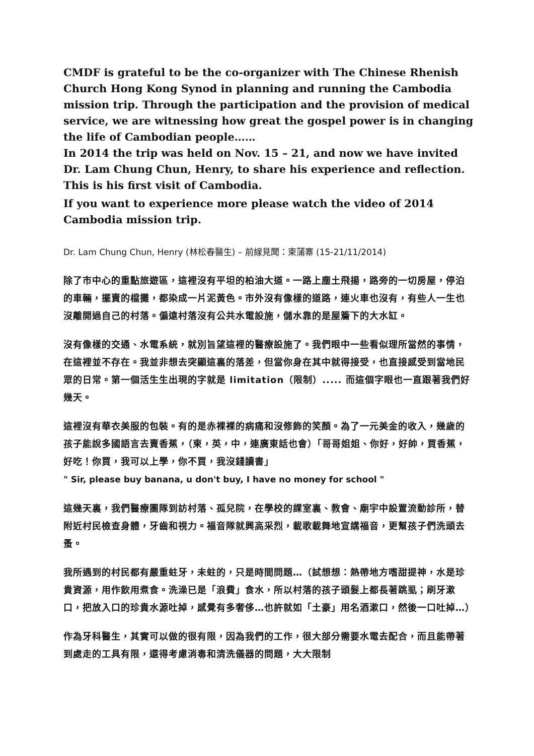CMDF is grateful to be the co-organizer with The Chinese Rhenish Church Hong Kong Synod in planning and running the Cambodia mission trip. Through the participation and the provision of medical service, we are witnessing how great the gospel power is in changing the life of Cambodian people……
In 2014 the trip was held on Nov. 15 – 21, and now we have invited Dr. Lam Chung Chun, Henry, to share his experience and reflection. This is his first visit of Cambodia.
If you want to experience more please watch the video of 2014 Cambodia mission trip.
Dr. Lam Chung Chun, Henry (林松春醫生) – 前線見聞：柬蒲寨 (15-21/11/2014)
除了市中心的重點旅遊區，這裡沒有平坦的柏油大道。一路上塵土飛揚，路旁的一切房屋，停泊的車輛，擺賣的檔攤，都染成一片泥黃色。市外沒有像樣的道路，連火車也沒有，有些人一生也沒離開過自己的村落。偏遠村落沒有公共水電設施，儲水靠的是屋簷下的大水缸。
沒有像樣的交通、水電系統，就別旨望這裡的醫療設施了。我們眼中一些看似理所當然的事情，在這裡並不存在。我並非想去突顯這裏的落差，但當你身在其中就得接受，也直接感受到當地民眾的日常。第一個活生生出現的字就是 limitation（限制）..... 而這個字眼也一直跟著我們好幾天。
這裡沒有華衣美服的包裝。有的是赤裸裸的病痛和沒修飾的笑顏。為了一元美金的收入，幾歲的孩子能說多國語言去賣香蕉，（柬，英，中，連廣東話也會）「哥哥姐姐、你好，好帥，買香蕉，好吃！你買，我可以上學，你不買，我沒錢讀書」
" Sir, please buy banana, u don't buy, I have no money for school "
這幾天裏，我們醫療團隊到訪村落、孤兒院，在學校的課室裏、教會、廟宇中設置流動診所，替附近村民檢查身體，牙齒和視力。福音隊就興高采烈，載歌載舞地宣講福音，更幫孩子們洗頭去蚤。
我所遇到的村民都有嚴重蛀牙，未蛀的，只是時間問題…（試想想：熱帶地方嗜甜提神，水是珍貴資源，用作飲用煮食。洗澡已是「浪費」食水，所以村落的孩子頭髮上都長著跳虱；刷牙漱口，把放入口的珍貴水源吐掉，感覺有多奢侈…也許就如「土豪」用名酒漱口，然後一口吐掉…）
作為牙科醫生，其實可以做的很有限，因為我們的工作，很大部分需要水電去配合，而且能帶著到處走的工具有限，還得考慮消毒和清洗儀器的問題，大大限制